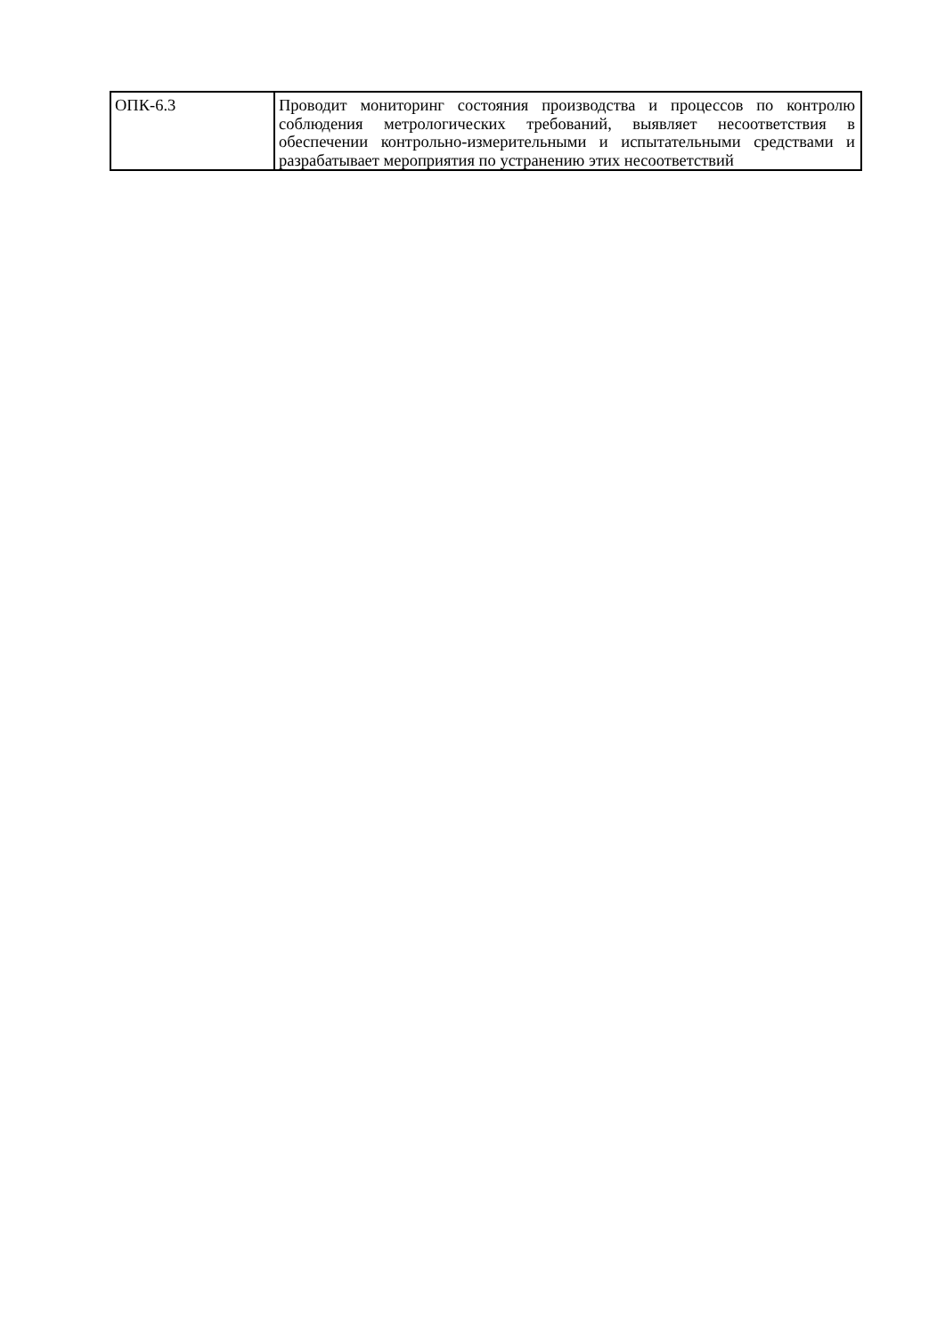| ОПК-6.3 | Проводит мониторинг состояния производства и процессов по контролю соблюдения метрологических требований, выявляет несоответствия в обеспечении контрольно-измерительными и испытательными средствами и разрабатывает мероприятия по устранению этих несоответствий |